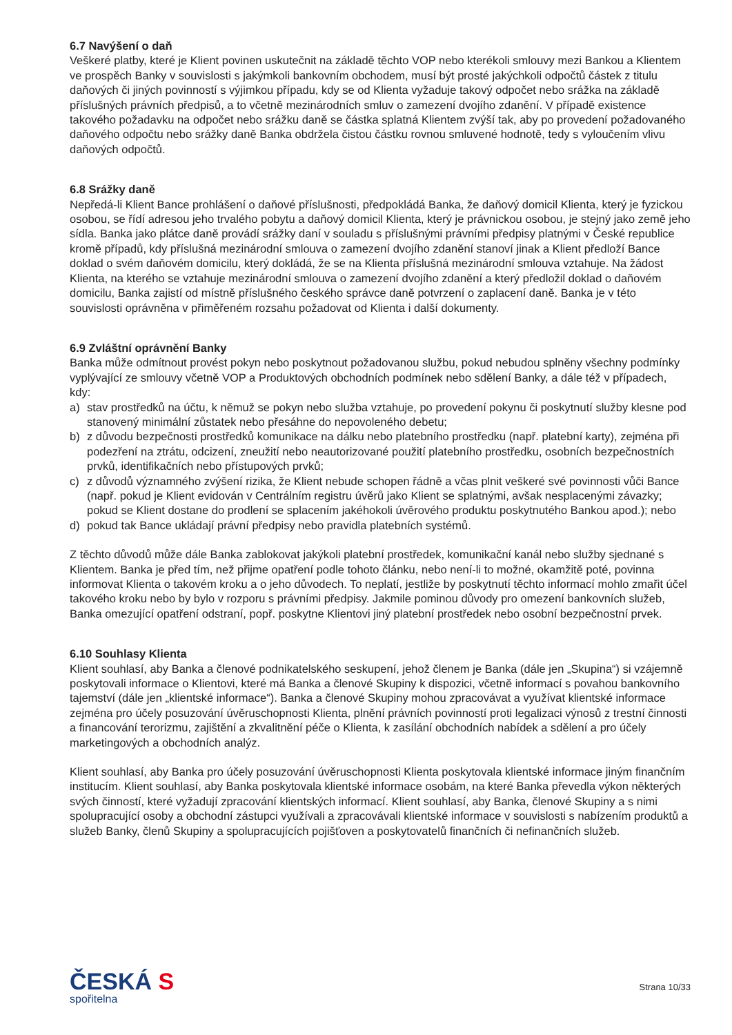6.7 Navýšení o daň
Veškeré platby, které je Klient povinen uskutečnit na základě těchto VOP nebo kterékoli smlouvy mezi Bankou a Klientem ve prospěch Banky v souvislosti s jakýmkoli bankovním obchodem, musí být prosté jakýchkoli odpočtů částek z titulu daňových či jiných povinností s výjimkou případu, kdy se od Klienta vyžaduje takový odpočet nebo srážka na základě příslušných právních předpisů, a to včetně mezinárodních smluv o zamezení dvojího zdanění. V případě existence takového požadavku na odpočet nebo srážku daně se částka splatná Klientem zvýší tak, aby po provedení požadovaného daňového odpočtu nebo srážky daně Banka obdržela čistou částku rovnou smluvené hodnotě, tedy s vyloučením vlivu daňových odpočtů.
6.8 Srážky daně
Nepředá-li Klient Bance prohlášení o daňové příslušnosti, předpokládá Banka, že daňový domicil Klienta, který je fyzickou osobou, se řídí adresou jeho trvalého pobytu a daňový domicil Klienta, který je právnickou osobou, je stejný jako země jeho sídla. Banka jako plátce daně provádí srážky daní v souladu s příslušnými právními předpisy platnými v České republice kromě případů, kdy příslušná mezinárodní smlouva o zamezení dvojího zdanění stanoví jinak a Klient předloží Bance doklad o svém daňovém domicilu, který dokládá, že se na Klienta příslušná mezinárodní smlouva vztahuje. Na žádost Klienta, na kterého se vztahuje mezinárodní smlouva o zamezení dvojího zdanění a který předložil doklad o daňovém domicilu, Banka zajistí od místně příslušného českého správce daně potvrzení o zaplacení daně. Banka je v této souvislosti oprávněna v přiměřeném rozsahu požadovat od Klienta i další dokumenty.
6.9 Zvláštní oprávnění Banky
Banka může odmítnout provést pokyn nebo poskytnout požadovanou službu, pokud nebudou splněny všechny podmínky vyplývající ze smlouvy včetně VOP a Produktových obchodních podmínek nebo sdělení Banky, a dále též v případech, kdy:
a) stav prostředků na účtu, k němuž se pokyn nebo služba vztahuje, po provedení pokynu či poskytnutí služby klesne pod stanovený minimální zůstatek nebo přesáhne do nepovoleného debetu;
b) z důvodu bezpečnosti prostředků komunikace na dálku nebo platebního prostředku (např. platební karty), zejména při podezření na ztrátu, odcizení, zneužití nebo neautorizované použití platebního prostředku, osobních bezpečnostních prvků, identifikačních nebo přístupových prvků;
c) z důvodů významného zvýšení rizika, že Klient nebude schopen řádně a včas plnit veškeré své povinnosti vůči Bance (např. pokud je Klient evidován v Centrálním registru úvěrů jako Klient se splatnými, avšak nesplacenými závazky; pokud se Klient dostane do prodlení se splacením jakéhokoli úvěrového produktu poskytnutého Bankou apod.); nebo
d) pokud tak Bance ukládají právní předpisy nebo pravidla platebních systémů.
Z těchto důvodů může dále Banka zablokovat jakýkoli platební prostředek, komunikační kanál nebo služby sjednané s Klientem. Banka je před tím, než přijme opatření podle tohoto článku, nebo není-li to možné, okamžitě poté, povinna informovat Klienta o takovém kroku a o jeho důvodech. To neplatí, jestliže by poskytnutí těchto informací mohlo zmařit účel takového kroku nebo by bylo v rozporu s právními předpisy. Jakmile pominou důvody pro omezení bankovních služeb, Banka omezující opatření odstraní, popř. poskytne Klientovi jiný platební prostředek nebo osobní bezpečnostní prvek.
6.10 Souhlasy Klienta
Klient souhlasí, aby Banka a členové podnikatelského seskupení, jehož členem je Banka (dále jen „Skupina“) si vzájemně poskytovali informace o Klientovi, které má Banka a členové Skupiny k dispozici, včetně informací s povahou bankovního tajemství (dále jen „klientské informace“). Banka a členové Skupiny mohou zpracovávat a využívat klientské informace zejména pro účely posuzování úvěruschopnosti Klienta, plnění právních povinností proti legalizaci výnosů z trestní činnosti a financování terorizmu, zajištění a zkvalitnění péče o Klienta, k zasílání obchodních nabídek a sdělení a pro účely marketingových a obchodních analýz.
Klient souhlasí, aby Banka pro účely posuzování úvěruschopnosti Klienta poskytovala klientské informace jiným finančním institucím. Klient souhlasí, aby Banka poskytovala klientské informace osobám, na které Banka převedla výkon některých svých činností, které vyžadují zpracování klientských informací. Klient souhlasí, aby Banka, členové Skupiny a s nimi spolupracující osoby a obchodní zástupci využívali a zpracovávali klientské informace v souvislosti s nabízením produktů a služeb Banky, členů Skupiny a spolupracujících pojišťoven a poskytovatelů finančních či nefinančních služeb.
ČESKÁ S
spořitelna
Strana 10/33